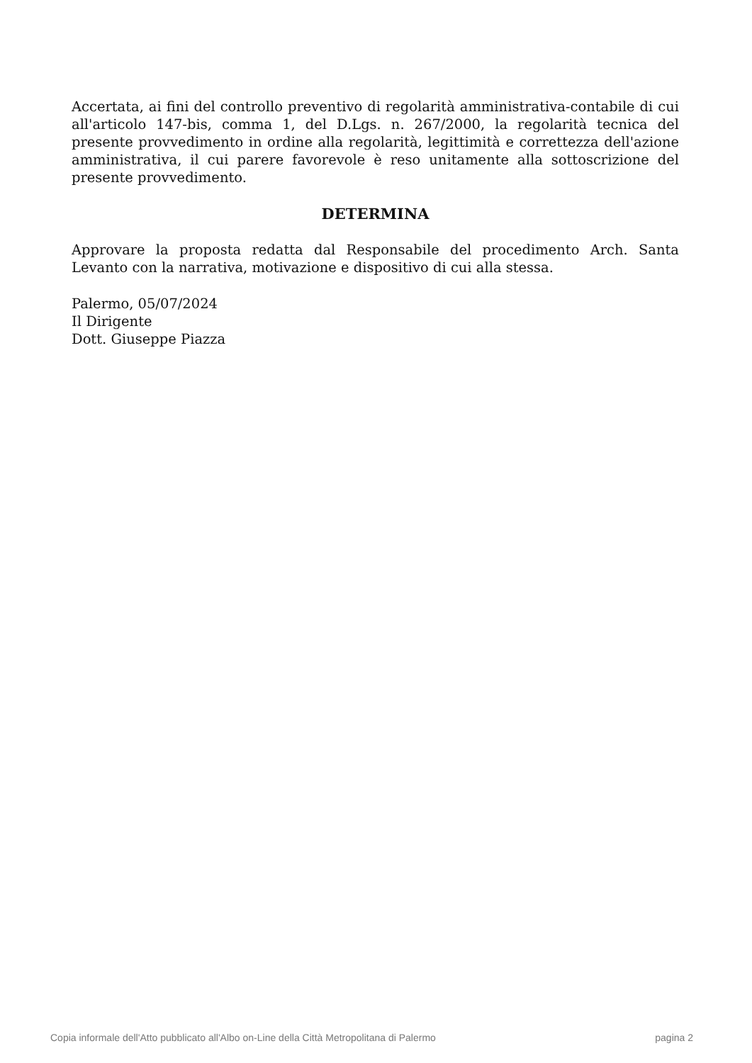Accertata, ai fini del controllo preventivo di regolarità amministrativa-contabile di cui all'articolo 147-bis, comma 1, del D.Lgs. n. 267/2000, la regolarità tecnica del presente provvedimento in ordine alla regolarità, legittimità e correttezza dell'azione amministrativa, il cui parere favorevole è reso unitamente alla sottoscrizione del presente provvedimento.
DETERMINA
Approvare la proposta redatta dal Responsabile del procedimento Arch. Santa Levanto con la narrativa, motivazione e dispositivo di cui alla stessa.
Palermo, 05/07/2024
Il Dirigente
Dott. Giuseppe Piazza
Copia informale dell'Atto pubblicato all'Albo on-Line della Città Metropolitana di Palermo pagina 2